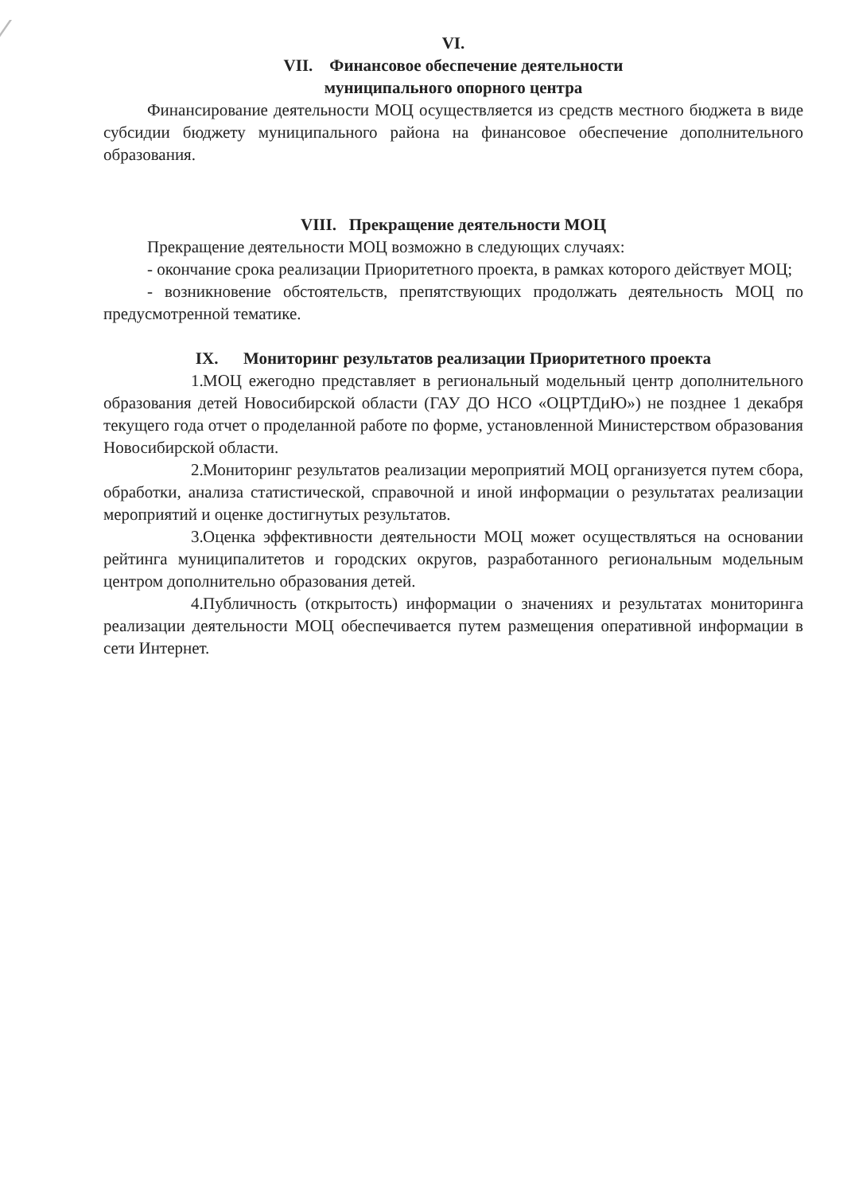VI.
VII. Финансовое обеспечение деятельности
муниципального опорного центра
Финансирование деятельности МОЦ осуществляется из средств местного бюджета в виде субсидии бюджету муниципального района на финансовое обеспечение дополнительного образования.
VIII. Прекращение деятельности МОЦ
Прекращение деятельности МОЦ возможно в следующих случаях:
- окончание срока реализации Приоритетного проекта, в рамках которого действует МОЦ;
- возникновение обстоятельств, препятствующих продолжать деятельность МОЦ по предусмотренной тематике.
IX. Мониторинг результатов реализации Приоритетного проекта
1. МОЦ ежегодно представляет в региональный модельный центр дополнительного образования детей Новосибирской области (ГАУ ДО НСО «ОЦРТДиЮ») не позднее 1 декабря текущего года отчет о проделанной работе по форме, установленной Министерством образования Новосибирской области.
2. Мониторинг результатов реализации мероприятий МОЦ организуется путем сбора, обработки, анализа статистической, справочной и иной информации о результатах реализации мероприятий и оценке достигнутых результатов.
3. Оценка эффективности деятельности МОЦ может осуществляться на основании рейтинга муниципалитетов и городских округов, разработанного региональным модельным центром дополнительно образования детей.
4. Публичность (открытость) информации о значениях и результатах мониторинга реализации деятельности МОЦ обеспечивается путем размещения оперативной информации в сети Интернет.